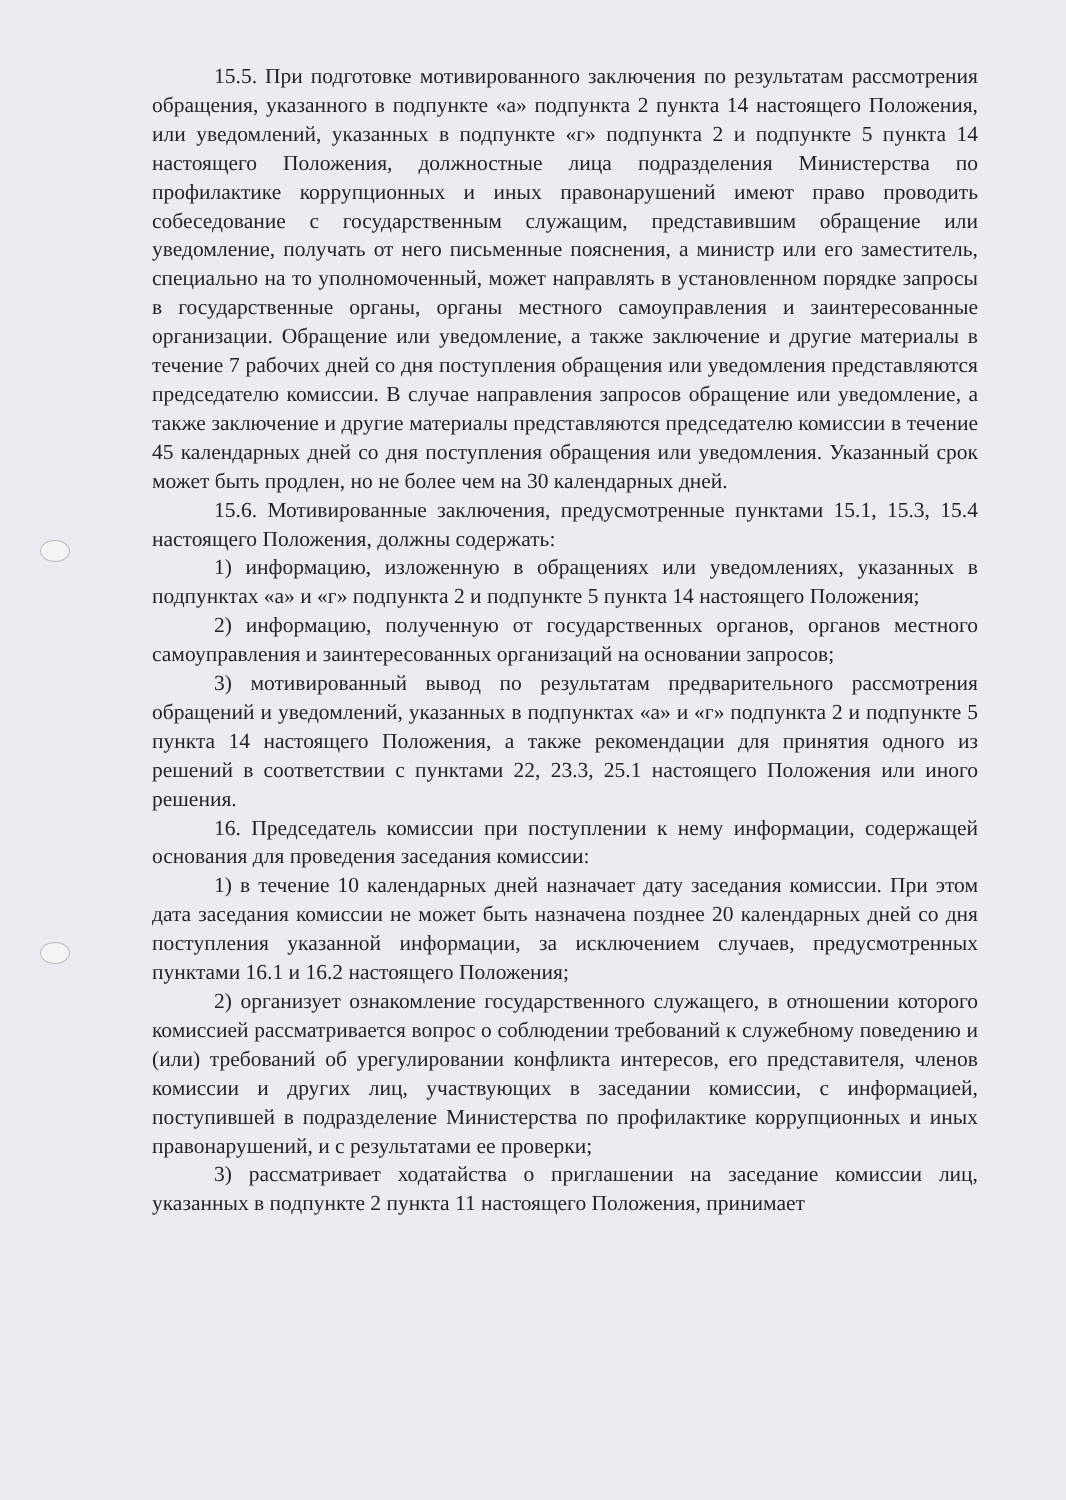15.5. При подготовке мотивированного заключения по результатам рассмотрения обращения, указанного в подпункте «а» подпункта 2 пункта 14 настоящего Положения, или уведомлений, указанных в подпункте «г» подпункта 2 и подпункте 5 пункта 14 настоящего Положения, должностные лица подразделения Министерства по профилактике коррупционных и иных правонарушений имеют право проводить собеседование с государственным служащим, представившим обращение или уведомление, получать от него письменные пояснения, а министр или его заместитель, специально на то уполномоченный, может направлять в установленном порядке запросы в государственные органы, органы местного самоуправления и заинтересованные организации. Обращение или уведомление, а также заключение и другие материалы в течение 7 рабочих дней со дня поступления обращения или уведомления представляются председателю комиссии. В случае направления запросов обращение или уведомление, а также заключение и другие материалы представляются председателю комиссии в течение 45 календарных дней со дня поступления обращения или уведомления. Указанный срок может быть продлен, но не более чем на 30 календарных дней.
15.6. Мотивированные заключения, предусмотренные пунктами 15.1, 15.3, 15.4 настоящего Положения, должны содержать:
1) информацию, изложенную в обращениях или уведомлениях, указанных в подпунктах «а» и «г» подпункта 2 и подпункте 5 пункта 14 настоящего Положения;
2) информацию, полученную от государственных органов, органов местного самоуправления и заинтересованных организаций на основании запросов;
3) мотивированный вывод по результатам предварительного рассмотрения обращений и уведомлений, указанных в подпунктах «а» и «г» подпункта 2 и подпункте 5 пункта 14 настоящего Положения, а также рекомендации для принятия одного из решений в соответствии с пунктами 22, 23.3, 25.1 настоящего Положения или иного решения.
16. Председатель комиссии при поступлении к нему информации, содержащей основания для проведения заседания комиссии:
1) в течение 10 календарных дней назначает дату заседания комиссии. При этом дата заседания комиссии не может быть назначена позднее 20 календарных дней со дня поступления указанной информации, за исключением случаев, предусмотренных пунктами 16.1 и 16.2 настоящего Положения;
2) организует ознакомление государственного служащего, в отношении которого комиссией рассматривается вопрос о соблюдении требований к служебному поведению и (или) требований об урегулировании конфликта интересов, его представителя, членов комиссии и других лиц, участвующих в заседании комиссии, с информацией, поступившей в подразделение Министерства по профилактике коррупционных и иных правонарушений, и с результатами ее проверки;
3) рассматривает ходатайства о приглашении на заседание комиссии лиц, указанных в подпункте 2 пункта 11 настоящего Положения, принимает